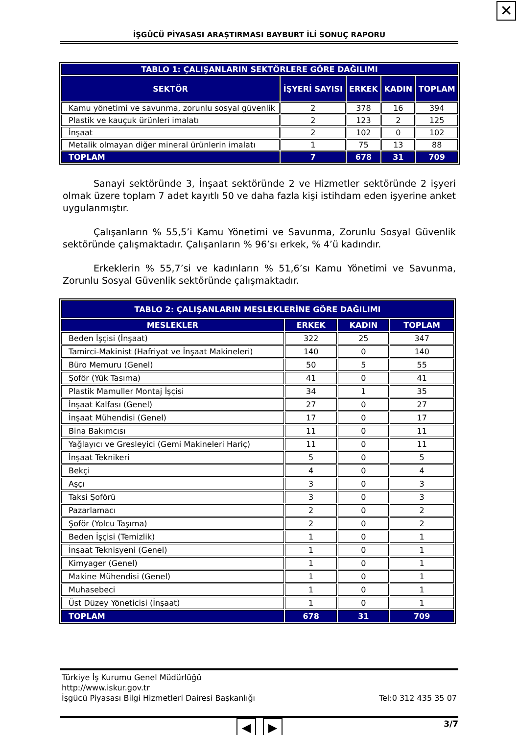✕
İŞGÜCÜ PİYASASI ARAŞTIRMASI BAYBURT İLİ SONUÇ RAPORU
| TABLO 1: ÇALIŞANLARIN SEKTÖRLERE GÖRE DAĞILIMI | | | | |
| --- | --- | --- | --- | --- |
| SEKTÖR | İŞYERİ SAYISI | ERKEK | KADIN | TOPLAM |
| Kamu yönetimi ve savunma, zorunlu sosyal güvenlik | 2 | 378 | 16 | 394 |
| Plastik ve kauçuk ürünleri imalatı | 2 | 123 | 2 | 125 |
| İnşaat | 2 | 102 | 0 | 102 |
| Metalik olmayan diğer mineral ürünlerin imalatı | 1 | 75 | 13 | 88 |
| TOPLAM | 7 | 678 | 31 | 709 |
Sanayi sektöründe 3, İnşaat sektöründe 2 ve Hizmetler sektöründe 2 işyeri olmak üzere toplam 7 adet kayıtlı 50 ve daha fazla kişi istihdam eden işyerine anket uygulanmıştır.
Çalışanların % 55,5’i Kamu Yönetimi ve Savunma, Zorunlu Sosyal Güvenlik sektöründe çalışmaktadır. Çalışanların % 96’sı erkek, % 4’ü kadındır.
Erkeklerin % 55,7’si ve kadınların % 51,6’sı Kamu Yönetimi ve Savunma, Zorunlu Sosyal Güvenlik sektöründe çalışmaktadır.
| TABLO 2: ÇALIŞANLARIN MESLEKLERİNE GÖRE DAĞILIMI | | | |
| --- | --- | --- | --- |
| MESLEKLER | ERKEK | KADIN | TOPLAM |
| Beden İşçisi (İnşaat) | 322 | 25 | 347 |
| Tamirci-Makinist (Hafriyat ve İnşaat Makineleri) | 140 | 0 | 140 |
| Büro Memuru (Genel) | 50 | 5 | 55 |
| Şoför (Yük Tasıma) | 41 | 0 | 41 |
| Plastik Mamuller Montaj İşçisi | 34 | 1 | 35 |
| İnşaat Kalfası (Genel) | 27 | 0 | 27 |
| İnşaat Mühendisi (Genel) | 17 | 0 | 17 |
| Bina Bakımcısı | 11 | 0 | 11 |
| Yağlayıcı ve Gresleyici (Gemi Makineleri Hariç) | 11 | 0 | 11 |
| İnşaat Teknikeri | 5 | 0 | 5 |
| Bekçi | 4 | 0 | 4 |
| Aşçı | 3 | 0 | 3 |
| Taksi Şoförü | 3 | 0 | 3 |
| Pazarlamacı | 2 | 0 | 2 |
| Şoför (Yolcu Taşıma) | 2 | 0 | 2 |
| Beden İşçisi (Temizlik) | 1 | 0 | 1 |
| İnşaat Teknisyeni (Genel) | 1 | 0 | 1 |
| Kimyager (Genel) | 1 | 0 | 1 |
| Makine Mühendisi (Genel) | 1 | 0 | 1 |
| Muhasebeci | 1 | 0 | 1 |
| Üst Düzey Yöneticisi (İnşaat) | 1 | 0 | 1 |
| TOPLAM | 678 | 31 | 709 |
Türkiye İş Kurumu Genel Müdürlüğü
http://www.iskur.gov.tr
İşgücü Piyasası Bilgi Hizmetleri Dairesi Başkanlığı Tel:0 312 435 35 07
3/7
◀ ▶